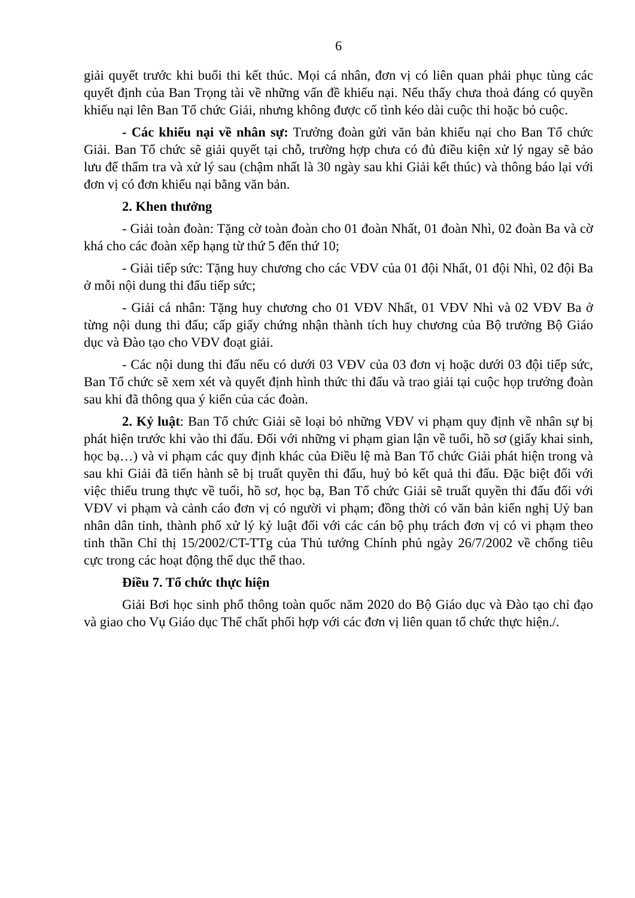6
giải quyết trước khi buổi thi kết thúc. Mọi cá nhân, đơn vị có liên quan phải phục tùng các quyết định của Ban Trọng tài về những vấn đề khiếu nại. Nếu thấy chưa thoả đáng có quyền khiếu nại lên Ban Tổ chức Giải, nhưng không được cố tình kéo dài cuộc thi hoặc bỏ cuộc.
- Các khiếu nại về nhân sự: Trưởng đoàn gửi văn bản khiếu nại cho Ban Tổ chức Giải. Ban Tổ chức sẽ giải quyết tại chỗ, trường hợp chưa có đủ điều kiện xử lý ngay sẽ bảo lưu để thẩm tra và xử lý sau (chậm nhất là 30 ngày sau khi Giải kết thúc) và thông báo lại với đơn vị có đơn khiếu nại bằng văn bản.
2. Khen thưởng
- Giải toàn đoàn: Tặng cờ toàn đoàn cho 01 đoàn Nhất, 01 đoàn Nhì, 02 đoàn Ba và cờ khá cho các đoàn xếp hạng từ thứ 5 đến thứ 10;
- Giải tiếp sức: Tặng huy chương cho các VĐV của 01 đội Nhất, 01 đội Nhì, 02 đội Ba ở mỗi nội dung thi đấu tiếp sức;
- Giải cá nhân: Tặng huy chương cho 01 VĐV Nhất, 01 VĐV Nhì và 02 VĐV Ba ở từng nội dung thi đấu; cấp giấy chứng nhận thành tích huy chương của Bộ trưởng Bộ Giáo dục và Đào tạo cho VĐV đoạt giải.
- Các nội dung thi đấu nếu có dưới 03 VĐV của 03 đơn vị hoặc dưới 03 đội tiếp sức, Ban Tổ chức sẽ xem xét và quyết định hình thức thi đấu và trao giải tại cuộc họp trưởng đoàn sau khi đã thông qua ý kiến của các đoàn.
2. Kỷ luật: Ban Tổ chức Giải sẽ loại bỏ những VĐV vi phạm quy định về nhân sự bị phát hiện trước khi vào thi đấu. Đối với những vi phạm gian lận về tuổi, hồ sơ (giấy khai sinh, học bạ…) và vi phạm các quy định khác của Điều lệ mà Ban Tổ chức Giải phát hiện trong và sau khi Giải đã tiến hành sẽ bị truất quyền thi đấu, huỷ bỏ kết quả thi đấu. Đặc biệt đối với việc thiếu trung thực về tuổi, hồ sơ, học bạ, Ban Tổ chức Giải sẽ truất quyền thi đấu đối với VĐV vi phạm và cảnh cáo đơn vị có người vi phạm; đồng thời có văn bản kiến nghị Uỷ ban nhân dân tỉnh, thành phố xử lý kỷ luật đối với các cán bộ phụ trách đơn vị có vi phạm theo tinh thần Chỉ thị 15/2002/CT-TTg của Thủ tướng Chính phủ ngày 26/7/2002 về chống tiêu cực trong các hoạt động thể dục thể thao.
Điều 7. Tổ chức thực hiện
Giải Bơi học sinh phổ thông toàn quốc năm 2020 do Bộ Giáo dục và Đào tạo chỉ đạo và giao cho Vụ Giáo dục Thể chất phối hợp với các đơn vị liên quan tổ chức thực hiện./.